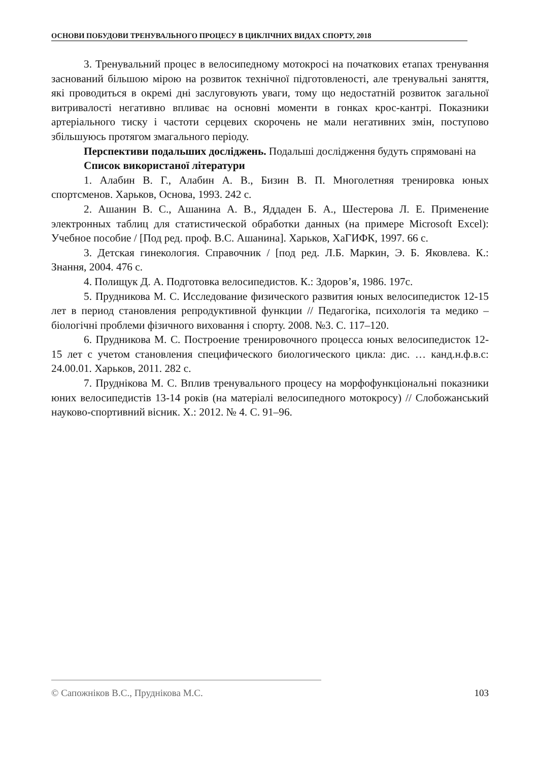ОСНОВИ ПОБУДОВИ ТРЕНУВАЛЬНОГО ПРОЦЕСУ В ЦИКЛІЧНИХ ВИДАХ СПОРТУ, 2018
3. Тренувальний процес в велосипедному мотокросі на початкових етапах тренування заснований більшою мірою на розвиток технічної підготовленості, але тренувальні заняття, які проводиться в окремі дні заслуговують уваги, тому що недостатній розвиток загальної витривалості негативно впливає на основні моменти в гонках крос-кантрі. Показники артеріального тиску і частоти серцевих скорочень не мали негативних змін, поступово збільшуюсь протягом змагального періоду.
Перспективи подальших досліджень. Подальші дослідження будуть спрямовані на
Список використаної літератури
1. Алабин В. Г., Алабин А. В., Бизин В. П. Многолетняя тренировка юных спортсменов. Харьков, Основа, 1993. 242 с.
2. Ашанин В. С., Ашанина А. В., Яддаден Б. А., Шестерова Л. Е. Применение электронных таблиц для статистической обработки данных (на примере Microsoft Excel): Учебное пособие / [Под ред. проф. В.С. Ашанина]. Харьков, ХаГИФК, 1997. 66 с.
3. Детская гинекология. Справочник / [под ред. Л.Б. Маркин, Э. Б. Яковлева. К.: Знання, 2004. 476 с.
4. Полищук Д. А. Подготовка велосипедистов. К.: Здоров’я, 1986. 197с.
5. Прудникова М. С. Исследование физического развития юных велосипедисток 12-15 лет в период становления репродуктивной функции // Педагогіка, психологія та медико – біологічні проблеми фізичного виховання і спорту. 2008. №3. С. 117–120.
6. Прудникова М. С. Построение тренировочного процесса юных велосипедисток 12-15 лет с учетом становления специфического биологического цикла: дис. … канд.н.ф.в.с: 24.00.01. Харьков, 2011. 282 с.
7. Пруднікова М. С. Вплив тренувального процесу на морфофункціональні показники юних велосипедистів 13-14 років (на матеріалі велосипедного мотокросу) // Слобожанський науково-спортивний вісник. Х.: 2012. № 4. С. 91–96.
© Сапожніков В.С., Пруднікова М.С. 103